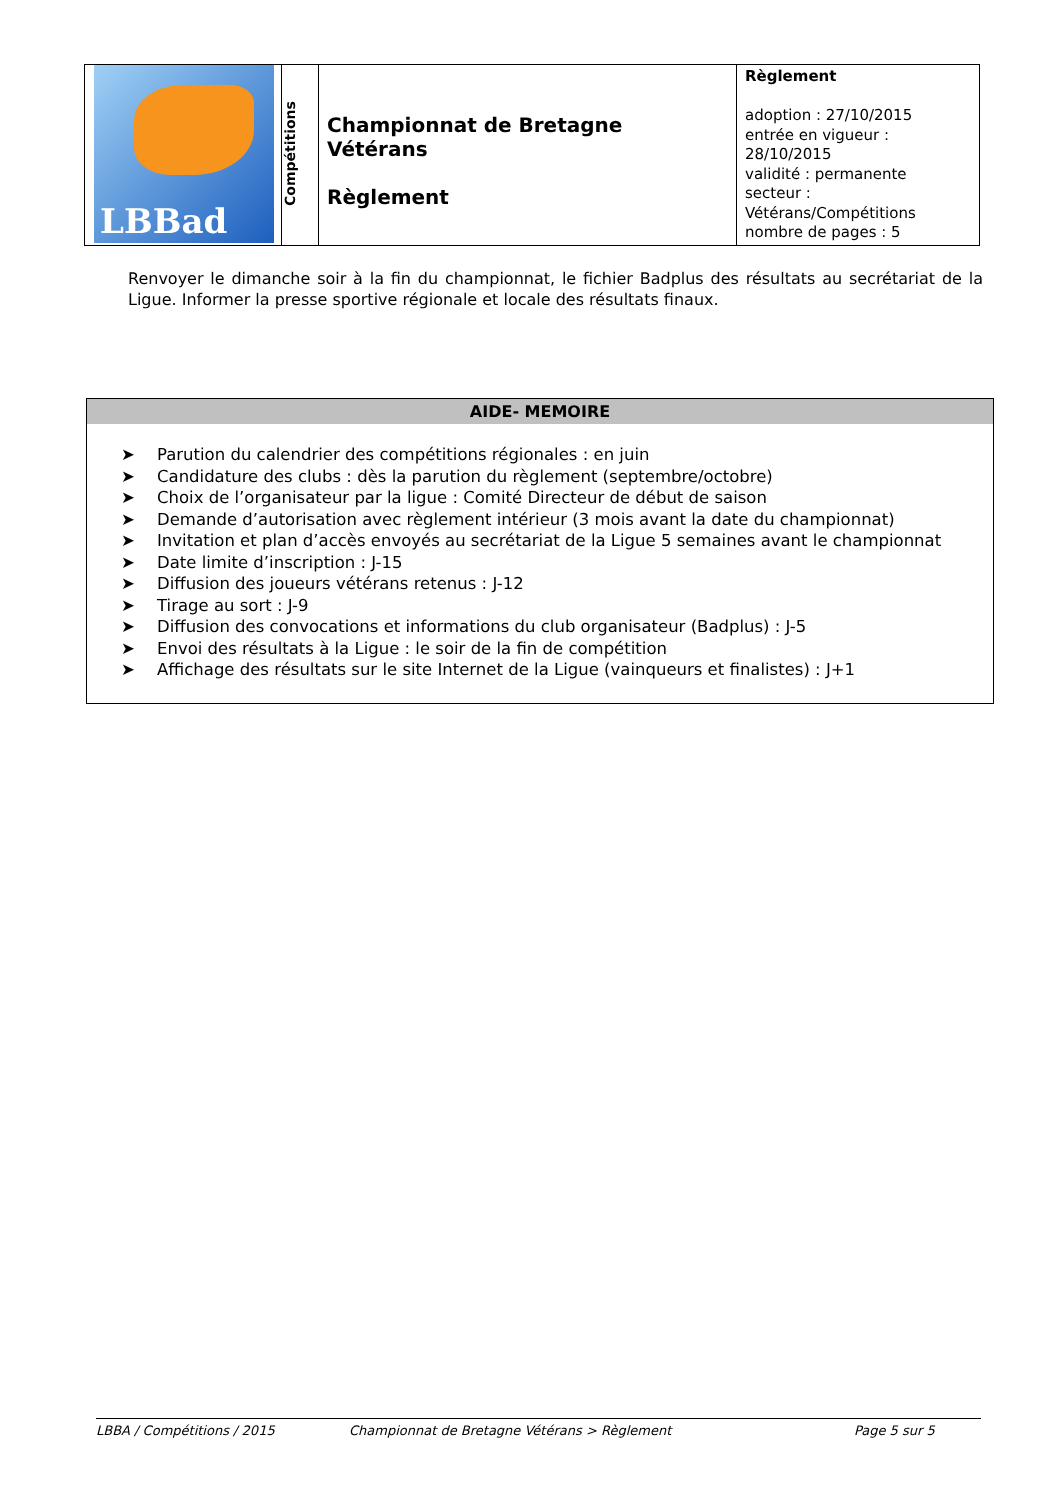| LBBad | Compétitions | Championnat de Bretagne Vétérans Règlement | Règlement adoption : 27/10/2015 entrée en vigueur : 28/10/2015 validité : permanente secteur : Vétérans/Compétitions nombre de pages : 5 |
Renvoyer le dimanche soir à la fin du championnat, le fichier Badplus des résultats au secrétariat de la Ligue. Informer la presse sportive régionale et locale des résultats finaux.
AIDE- MEMOIRE
➤ Parution du calendrier des compétitions régionales : en juin
➤ Candidature des clubs : dès la parution du règlement (septembre/octobre)
➤ Choix de l’organisateur par la ligue : Comité Directeur de début de saison
➤ Demande d’autorisation avec règlement intérieur (3 mois avant la date du championnat)
➤ Invitation et plan d’accès envoyés au secrétariat de la Ligue 5 semaines avant le championnat
➤ Date limite d’inscription : J-15
➤ Diffusion des joueurs vétérans retenus : J-12
➤ Tirage au sort : J-9
➤ Diffusion des convocations et informations du club organisateur (Badplus) : J-5
➤ Envoi des résultats à la Ligue : le soir de la fin de compétition
➤ Affichage des résultats sur le site Internet de la Ligue (vainqueurs et finalistes) : J+1
LBBA / Compétitions / 2015 Championnat de Bretagne Vétérans > Règlement Page 5 sur 5